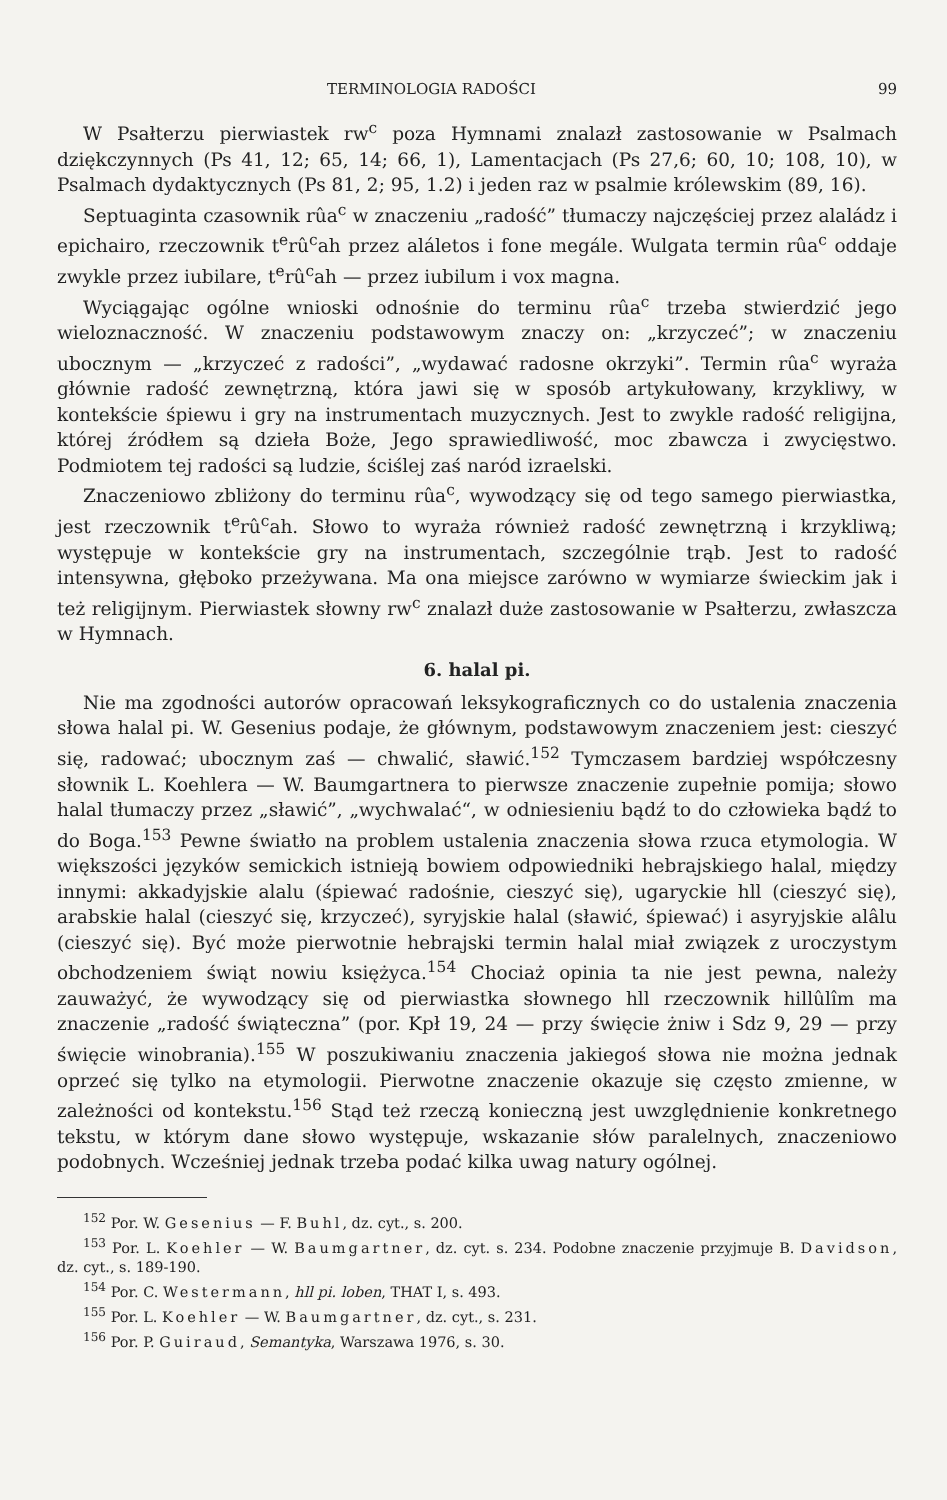TERMINOLOGIA RADOŚCI 99
W Psałterzu pierwiastek rw<sup>c</sup> poza Hymnami znalazł zastosowanie w Psalmach dziękczynnych (Ps 41, 12; 65, 14; 66, 1), Lamentacjach (Ps 27,6; 60, 10; 108, 10), w Psalmach dydaktycznych (Ps 81, 2; 95, 1.2) i jeden raz w psalmie królewskim (89, 16).
Septuaginta czasownik rûa<sup>c</sup> w znaczeniu „radość” tłumaczy najczęściej przez alaládz i epichairo, rzeczownik t<sup>e</sup>rû<sup>c</sup>ah przez aláletos i fone megále. Wulgata termin rûa<sup>c</sup> oddaje zwykle przez iubilare, t<sup>e</sup>rû<sup>c</sup>ah — przez iubilum i vox magna.
Wyciągając ogólne wnioski odnośnie do terminu rûa<sup>c</sup> trzeba stwierdzić jego wieloznaczność. W znaczeniu podstawowym znaczy on: „krzyczeć”; w znaczeniu ubocznym — „krzyczeć z radości”, „wydawać radosne okrzyki”. Termin rûa<sup>c</sup> wyraża głównie radość zewnętrzną, która jawi się w sposób artykułowany, krzykliwy, w kontekście śpiewu i gry na instrumentach muzycznych. Jest to zwykle radość religijna, której źródłem są dzieła Boże, Jego sprawiedliwość, moc zbawcza i zwycięstwo. Podmiotem tej radości są ludzie, ściślej zaś naród izraelski.
Znaczeniowo zbliżony do terminu rûa<sup>c</sup>, wywodzący się od tego samego pierwiastka, jest rzeczownik t<sup>e</sup>rû<sup>c</sup>ah. Słowo to wyraża również radość zewnętrzną i krzykliwą; występuje w kontekście gry na instrumentach, szczególnie trąb. Jest to radość intensywna, głęboko przeżywana. Ma ona miejsce zarówno w wymiarze świeckim jak i też religijnym. Pierwiastek słowny rw<sup>c</sup> znalazł duże zastosowanie w Psałterzu, zwłaszcza w Hymnach.
6. halal pi.
Nie ma zgodności autorów opracowań leksykograficznych co do ustalenia znaczenia słowa halal pi. W. Gesenius podaje, że głównym, podstawowym znaczeniem jest: cieszyć się, radować; ubocznym zaś — chwalić, sławić.<sup>152</sup> Tymczasem bardziej współczesny słownik L. Koehlera — W. Baumgartnera to pierwsze znaczenie zupełnie pomija; słowo halal tłumaczy przez „sławić”, „wychwalać“, w odniesieniu bądź to do człowieka bądź to do Boga.<sup>153</sup> Pewne światło na problem ustalenia znaczenia słowa rzuca etymologia. W większości języków semickich istnieją bowiem odpowiedniki hebrajskiego halal, między innymi: akkadyjskie alalu (śpiewać radośnie, cieszyć się), ugaryckie hll (cieszyć się), arabskie halal (cieszyć się, krzyczeć), syryjskie halal (sławić, śpiewać) i asyryjskie alâlu (cieszyć się). Być może pierwotnie hebrajski termin halal miał związek z uroczystym obchodzeniem świąt nowiu księżyca.<sup>154</sup> Chociaż opinia ta nie jest pewna, należy zauważyć, że wywodzący się od pierwiastka słownego hll rzeczownik hillûlîm ma znaczenie „radość świąteczna” (por. Kpł 19, 24 — przy święcie żniw i Sdz 9, 29 — przy święcie winobrania).<sup>155</sup> W poszukiwaniu znaczenia jakiegoś słowa nie można jednak oprzeć się tylko na etymologii. Pierwotne znaczenie okazuje się często zmienne, w zależności od kontekstu.<sup>156</sup> Stąd też rzeczą konieczną jest uwzględnienie konkretnego tekstu, w którym dane słowo występuje, wskazanie słów paralelnych, znaczeniowo podobnych. Wcześniej jednak trzeba podać kilka uwag natury ogólnej.
<sup>152</sup> Por. W. Gesenius — F. Buhl, dz. cyt., s. 200.
<sup>153</sup> Por. L. Koehler — W. Baumgartner, dz. cyt. s. 234. Podobne znaczenie przyjmuje B. Davidson, dz. cyt., s. 189-190.
<sup>154</sup> Por. C. Westermann, hll pi. loben, THAT I, s. 493.
<sup>155</sup> Por. L. Koehler — W. Baumgartner, dz. cyt., s. 231.
<sup>156</sup> Por. P. Guiraud, Semantyka, Warszawa 1976, s. 30.